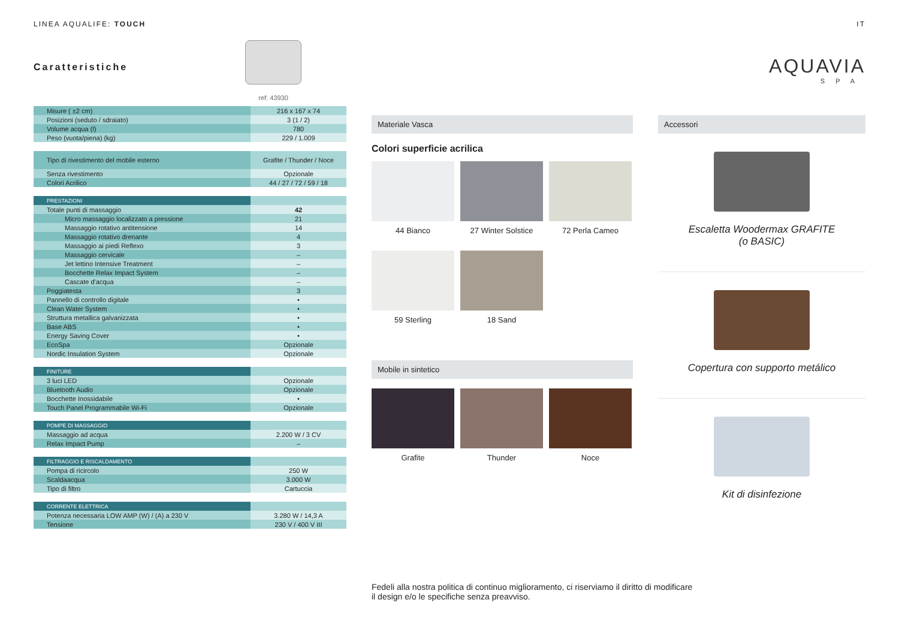LINEA AQUALIFE: TOUCH IT
Caratteristiche
ref: 43930
| Misure ( ±2 cm) | 216 x 167 x 74 |
| Posizioni (seduto / sdraiato) | 3 (1 / 2) |
| Volume acqua (l) | 780 |
| Peso (vuota/piena) (kg) | 229 / 1.009 |
| Tipo di rivestimento del mobile esterno | Grafite / Thunder / Noce |
| Senza rivestimento | Opzionale |
| Colori Acrilico | 44 / 27 / 72 / 59 / 18 |
| PRESTAZIONI | |
| Totale punti di massaggio | 42 |
| Micro massaggio localizzato a pressione | 21 |
| Massaggio rotativo antitensione | 14 |
| Massaggio rotativo drenante | 4 |
| Massaggio ai piedi Reflexo | 3 |
| Massaggio cervicale | – |
| Jet lettino Intensive Treatment | – |
| Bocchette Relax Impact System | – |
| Cascate d'acqua | – |
| Poggiatesta | 3 |
| Pannello di controllo digitale | • |
| Clean Water System | • |
| Struttura metallica galvanizzata | • |
| Base ABS | • |
| Energy Saving Cover | • |
| EcoSpa | Opzionale |
| Nordic Insulation System | Opzionale |
| FINITURE | |
| 3 luci LED | Opzionale |
| Bluetooth Audio | Opzionale |
| Bocchette Inossidabile | • |
| Touch Panel Programmabile Wi-Fi | Opzionale |
| POMPE DI MASSAGGIO | |
| Massaggio ad acqua | 2.200 W / 3 CV |
| Relax Impact Pump | – |
| FILTRAGGIO E RISCALDAMENTO | |
| Pompa di ricircolo | 250 W |
| Scaldaacqua | 3.000 W |
| Tipo di filtro | Cartuccia |
| CORRENTE ELETTRICA | |
| Potenza necessaria LOW AMP (W) / (A) a 230 V | 3.280 W / 14,3 A |
| Tensione | 230 V / 400 V III |
Materiale Vasca
Colori superficie acrilica
44 Bianco 27 Winter Solstice
72 Perla Cameo
59 Sterling 18 Sand
Mobile in sintetico
Grafite Thunder Noce
Fedeli alla nostra politica di continuo miglioramento, ci riserviamo il diritto di modificare il design e/o le specifiche senza preavviso.
AQUAVIA
SPA
Accessori
Escaletta Woodermax GRAFITE
(o BASIC)
Copertura con supporto metálico
Kit di disinfezione